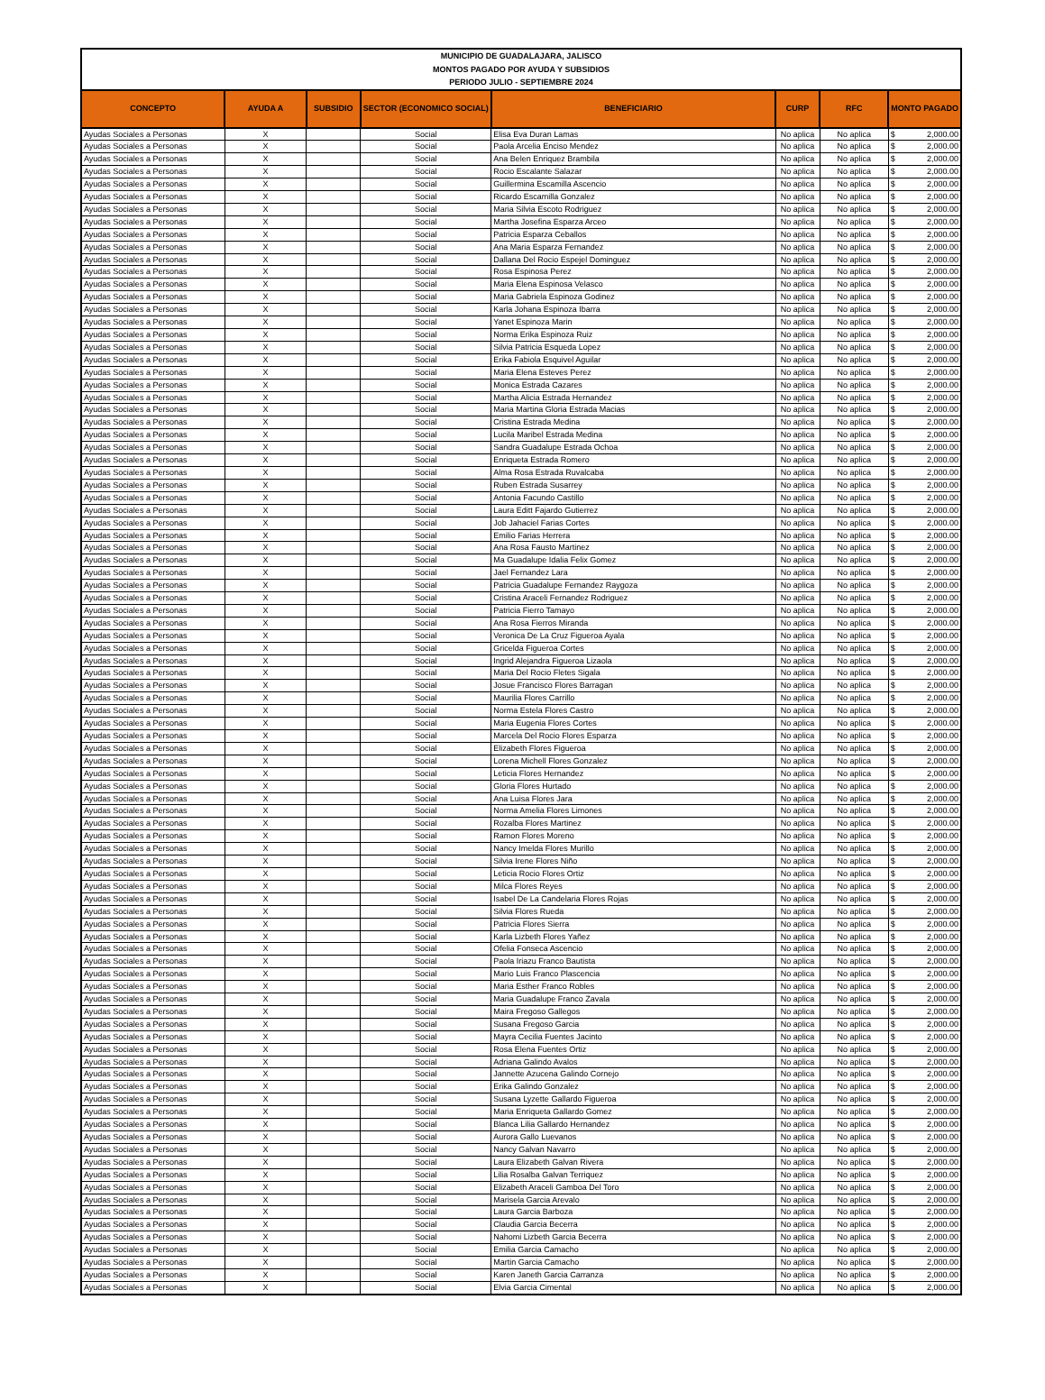| MUNICIPIO DE GUADALAJARA, JALISCO MONTOS PAGADO POR AYUDA Y SUBSIDIOS PERIODO JULIO - SEPTIEMBRE 2024 | | | | | | | |
| --- | --- | --- | --- | --- | --- | --- | --- |
| CONCEPTO | AYUDA A | SUBSIDIO | SECTOR (ECONOMICO SOCIAL) | BENEFICIARIO | CURP | RFC | MONTO PAGADO |
| Ayudas Sociales a Personas | X | | Social | Elisa Eva Duran Lamas | No aplica | No aplica | $ 2,000.00 |
| Ayudas Sociales a Personas | X | | Social | Paola Arcelia Enciso Mendez | No aplica | No aplica | $ 2,000.00 |
| Ayudas Sociales a Personas | X | | Social | Ana Belen Enriquez Brambila | No aplica | No aplica | $ 2,000.00 |
| Ayudas Sociales a Personas | X | | Social | Rocio Escalante Salazar | No aplica | No aplica | $ 2,000.00 |
| Ayudas Sociales a Personas | X | | Social | Guillermina Escamilla Ascencio | No aplica | No aplica | $ 2,000.00 |
| Ayudas Sociales a Personas | X | | Social | Ricardo Escamilla Gonzalez | No aplica | No aplica | $ 2,000.00 |
| Ayudas Sociales a Personas | X | | Social | Maria Silvia Escoto Rodriguez | No aplica | No aplica | $ 2,000.00 |
| Ayudas Sociales a Personas | X | | Social | Martha Josefina Esparza Arceo | No aplica | No aplica | $ 2,000.00 |
| Ayudas Sociales a Personas | X | | Social | Patricia Esparza Ceballos | No aplica | No aplica | $ 2,000.00 |
| Ayudas Sociales a Personas | X | | Social | Ana Maria Esparza Fernandez | No aplica | No aplica | $ 2,000.00 |
| Ayudas Sociales a Personas | X | | Social | Dallana Del Rocio Espejel Dominguez | No aplica | No aplica | $ 2,000.00 |
| Ayudas Sociales a Personas | X | | Social | Rosa Espinosa Perez | No aplica | No aplica | $ 2,000.00 |
| Ayudas Sociales a Personas | X | | Social | Maria Elena Espinosa Velasco | No aplica | No aplica | $ 2,000.00 |
| Ayudas Sociales a Personas | X | | Social | Maria Gabriela Espinoza Godinez | No aplica | No aplica | $ 2,000.00 |
| Ayudas Sociales a Personas | X | | Social | Karla Johana Espinoza Ibarra | No aplica | No aplica | $ 2,000.00 |
| Ayudas Sociales a Personas | X | | Social | Yanet Espinoza Marin | No aplica | No aplica | $ 2,000.00 |
| Ayudas Sociales a Personas | X | | Social | Norma Erika Espinoza Ruiz | No aplica | No aplica | $ 2,000.00 |
| Ayudas Sociales a Personas | X | | Social | Silvia Patricia Esqueda Lopez | No aplica | No aplica | $ 2,000.00 |
| Ayudas Sociales a Personas | X | | Social | Erika Fabiola Esquivel Aguilar | No aplica | No aplica | $ 2,000.00 |
| Ayudas Sociales a Personas | X | | Social | Maria Elena Esteves Perez | No aplica | No aplica | $ 2,000.00 |
| Ayudas Sociales a Personas | X | | Social | Monica Estrada Cazares | No aplica | No aplica | $ 2,000.00 |
| Ayudas Sociales a Personas | X | | Social | Martha Alicia Estrada Hernandez | No aplica | No aplica | $ 2,000.00 |
| Ayudas Sociales a Personas | X | | Social | Maria Martina Gloria Estrada Macias | No aplica | No aplica | $ 2,000.00 |
| Ayudas Sociales a Personas | X | | Social | Cristina Estrada Medina | No aplica | No aplica | $ 2,000.00 |
| Ayudas Sociales a Personas | X | | Social | Lucila Maribel Estrada Medina | No aplica | No aplica | $ 2,000.00 |
| Ayudas Sociales a Personas | X | | Social | Sandra Guadalupe Estrada Ochoa | No aplica | No aplica | $ 2,000.00 |
| Ayudas Sociales a Personas | X | | Social | Enriqueta Estrada Romero | No aplica | No aplica | $ 2,000.00 |
| Ayudas Sociales a Personas | X | | Social | Alma Rosa Estrada Ruvalcaba | No aplica | No aplica | $ 2,000.00 |
| Ayudas Sociales a Personas | X | | Social | Ruben Estrada Susarrey | No aplica | No aplica | $ 2,000.00 |
| Ayudas Sociales a Personas | X | | Social | Antonia Facundo Castillo | No aplica | No aplica | $ 2,000.00 |
| Ayudas Sociales a Personas | X | | Social | Laura Editt Fajardo Gutierrez | No aplica | No aplica | $ 2,000.00 |
| Ayudas Sociales a Personas | X | | Social | Job Jahaciel Farias Cortes | No aplica | No aplica | $ 2,000.00 |
| Ayudas Sociales a Personas | X | | Social | Emilio Farias Herrera | No aplica | No aplica | $ 2,000.00 |
| Ayudas Sociales a Personas | X | | Social | Ana Rosa Fausto Martinez | No aplica | No aplica | $ 2,000.00 |
| Ayudas Sociales a Personas | X | | Social | Ma Guadalupe Idalia Felix Gomez | No aplica | No aplica | $ 2,000.00 |
| Ayudas Sociales a Personas | X | | Social | Jael Fernandez Lara | No aplica | No aplica | $ 2,000.00 |
| Ayudas Sociales a Personas | X | | Social | Patricia Guadalupe Fernandez Raygoza | No aplica | No aplica | $ 2,000.00 |
| Ayudas Sociales a Personas | X | | Social | Cristina Araceli Fernandez Rodriguez | No aplica | No aplica | $ 2,000.00 |
| Ayudas Sociales a Personas | X | | Social | Patricia Fierro Tamayo | No aplica | No aplica | $ 2,000.00 |
| Ayudas Sociales a Personas | X | | Social | Ana Rosa Fierros Miranda | No aplica | No aplica | $ 2,000.00 |
| Ayudas Sociales a Personas | X | | Social | Veronica De La Cruz Figueroa Ayala | No aplica | No aplica | $ 2,000.00 |
| Ayudas Sociales a Personas | X | | Social | Gricelda Figueroa Cortes | No aplica | No aplica | $ 2,000.00 |
| Ayudas Sociales a Personas | X | | Social | Ingrid Alejandra Figueroa Lizaola | No aplica | No aplica | $ 2,000.00 |
| Ayudas Sociales a Personas | X | | Social | Maria Del Rocio Fletes Sigala | No aplica | No aplica | $ 2,000.00 |
| Ayudas Sociales a Personas | X | | Social | Josue Francisco Flores Barragan | No aplica | No aplica | $ 2,000.00 |
| Ayudas Sociales a Personas | X | | Social | Maurilia Flores Carrillo | No aplica | No aplica | $ 2,000.00 |
| Ayudas Sociales a Personas | X | | Social | Norma Estela Flores Castro | No aplica | No aplica | $ 2,000.00 |
| Ayudas Sociales a Personas | X | | Social | Maria Eugenia Flores Cortes | No aplica | No aplica | $ 2,000.00 |
| Ayudas Sociales a Personas | X | | Social | Marcela Del Rocio Flores Esparza | No aplica | No aplica | $ 2,000.00 |
| Ayudas Sociales a Personas | X | | Social | Elizabeth Flores Figueroa | No aplica | No aplica | $ 2,000.00 |
| Ayudas Sociales a Personas | X | | Social | Lorena Michell Flores Gonzalez | No aplica | No aplica | $ 2,000.00 |
| Ayudas Sociales a Personas | X | | Social | Leticia Flores Hernandez | No aplica | No aplica | $ 2,000.00 |
| Ayudas Sociales a Personas | X | | Social | Gloria Flores Hurtado | No aplica | No aplica | $ 2,000.00 |
| Ayudas Sociales a Personas | X | | Social | Ana Luisa Flores Jara | No aplica | No aplica | $ 2,000.00 |
| Ayudas Sociales a Personas | X | | Social | Norma Amelia Flores Limones | No aplica | No aplica | $ 2,000.00 |
| Ayudas Sociales a Personas | X | | Social | Rozalba Flores Martinez | No aplica | No aplica | $ 2,000.00 |
| Ayudas Sociales a Personas | X | | Social | Ramon Flores Moreno | No aplica | No aplica | $ 2,000.00 |
| Ayudas Sociales a Personas | X | | Social | Nancy Imelda Flores Murillo | No aplica | No aplica | $ 2,000.00 |
| Ayudas Sociales a Personas | X | | Social | Silvia Irene Flores Niño | No aplica | No aplica | $ 2,000.00 |
| Ayudas Sociales a Personas | X | | Social | Leticia Rocio Flores Ortiz | No aplica | No aplica | $ 2,000.00 |
| Ayudas Sociales a Personas | X | | Social | Milca Flores Reyes | No aplica | No aplica | $ 2,000.00 |
| Ayudas Sociales a Personas | X | | Social | Isabel De La Candelaria Flores Rojas | No aplica | No aplica | $ 2,000.00 |
| Ayudas Sociales a Personas | X | | Social | Silvia Flores Rueda | No aplica | No aplica | $ 2,000.00 |
| Ayudas Sociales a Personas | X | | Social | Patricia Flores Sierra | No aplica | No aplica | $ 2,000.00 |
| Ayudas Sociales a Personas | X | | Social | Karla Lizbeth Flores Yañez | No aplica | No aplica | $ 2,000.00 |
| Ayudas Sociales a Personas | X | | Social | Ofelia Fonseca Ascencio | No aplica | No aplica | $ 2,000.00 |
| Ayudas Sociales a Personas | X | | Social | Paola Iriazu Franco Bautista | No aplica | No aplica | $ 2,000.00 |
| Ayudas Sociales a Personas | X | | Social | Mario Luis Franco Plascencia | No aplica | No aplica | $ 2,000.00 |
| Ayudas Sociales a Personas | X | | Social | Maria Esther Franco Robles | No aplica | No aplica | $ 2,000.00 |
| Ayudas Sociales a Personas | X | | Social | Maria Guadalupe Franco Zavala | No aplica | No aplica | $ 2,000.00 |
| Ayudas Sociales a Personas | X | | Social | Maira Fregoso Gallegos | No aplica | No aplica | $ 2,000.00 |
| Ayudas Sociales a Personas | X | | Social | Susana Fregoso Garcia | No aplica | No aplica | $ 2,000.00 |
| Ayudas Sociales a Personas | X | | Social | Mayra Cecilia Fuentes Jacinto | No aplica | No aplica | $ 2,000.00 |
| Ayudas Sociales a Personas | X | | Social | Rosa Elena Fuentes Ortiz | No aplica | No aplica | $ 2,000.00 |
| Ayudas Sociales a Personas | X | | Social | Adriana Galindo Avalos | No aplica | No aplica | $ 2,000.00 |
| Ayudas Sociales a Personas | X | | Social | Jannette Azucena Galindo Cornejo | No aplica | No aplica | $ 2,000.00 |
| Ayudas Sociales a Personas | X | | Social | Erika Galindo Gonzalez | No aplica | No aplica | $ 2,000.00 |
| Ayudas Sociales a Personas | X | | Social | Susana Lyzette Gallardo Figueroa | No aplica | No aplica | $ 2,000.00 |
| Ayudas Sociales a Personas | X | | Social | Maria Enriqueta Gallardo Gomez | No aplica | No aplica | $ 2,000.00 |
| Ayudas Sociales a Personas | X | | Social | Blanca Lilia Gallardo Hernandez | No aplica | No aplica | $ 2,000.00 |
| Ayudas Sociales a Personas | X | | Social | Aurora Gallo Luevanos | No aplica | No aplica | $ 2,000.00 |
| Ayudas Sociales a Personas | X | | Social | Nancy Galvan Navarro | No aplica | No aplica | $ 2,000.00 |
| Ayudas Sociales a Personas | X | | Social | Laura Elizabeth Galvan Rivera | No aplica | No aplica | $ 2,000.00 |
| Ayudas Sociales a Personas | X | | Social | Lilia Rosalba Galvan Terriquez | No aplica | No aplica | $ 2,000.00 |
| Ayudas Sociales a Personas | X | | Social | Elizabeth Araceli Gamboa Del Toro | No aplica | No aplica | $ 2,000.00 |
| Ayudas Sociales a Personas | X | | Social | Marisela Garcia Arevalo | No aplica | No aplica | $ 2,000.00 |
| Ayudas Sociales a Personas | X | | Social | Laura Garcia Barboza | No aplica | No aplica | $ 2,000.00 |
| Ayudas Sociales a Personas | X | | Social | Claudia Garcia Becerra | No aplica | No aplica | $ 2,000.00 |
| Ayudas Sociales a Personas | X | | Social | Nahomi Lizbeth Garcia Becerra | No aplica | No aplica | $ 2,000.00 |
| Ayudas Sociales a Personas | X | | Social | Emilia Garcia Camacho | No aplica | No aplica | $ 2,000.00 |
| Ayudas Sociales a Personas | X | | Social | Martin Garcia Camacho | No aplica | No aplica | $ 2,000.00 |
| Ayudas Sociales a Personas | X | | Social | Karen Janeth Garcia Carranza | No aplica | No aplica | $ 2,000.00 |
| Ayudas Sociales a Personas | X | | Social | Elvia Garcia Cimental | No aplica | No aplica | $ 2,000.00 |